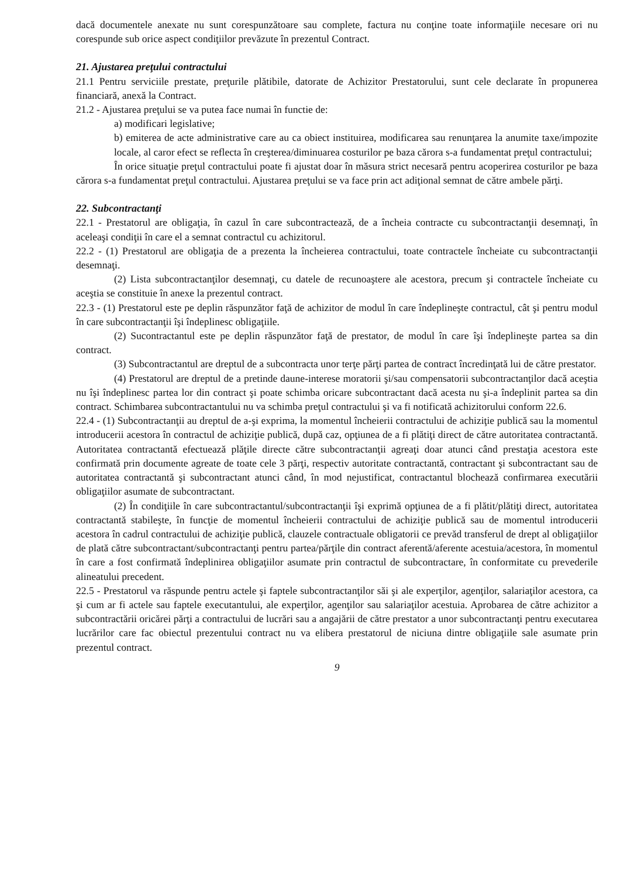dacă documentele anexate nu sunt corespunzătoare sau complete, factura nu conţine toate informaţiile necesare ori nu corespunde sub orice aspect condiţiilor prevăzute în prezentul Contract.
21. Ajustarea preţului contractului
21.1 Pentru serviciile prestate, preţurile plătibile, datorate de Achizitor Prestatorului, sunt cele declarate în propunerea financiară, anexă la Contract.
21.2 - Ajustarea preţului se va putea face numai în functie de:
a) modificari legislative;
b) emiterea de acte administrative care au ca obiect instituirea, modificarea sau renunţarea la anumite taxe/impozite locale, al caror efect se reflecta în creşterea/diminuarea costurilor pe baza cărora s-a fundamentat preţul contractului;
În orice situaţie preţul contractului poate fi ajustat doar în măsura strict necesară pentru acoperirea costurilor pe baza cărora s-a fundamentat preţul contractului. Ajustarea preţului se va face prin act adiţional semnat de către ambele părţi.
22. Subcontractanţi
22.1 - Prestatorul are obligaţia, în cazul în care subcontractează, de a încheia contracte cu subcontractanţii desemnaţi, în aceleaşi condiţii în care el a semnat contractul cu achizitorul.
22.2 - (1) Prestatorul are obligaţia de a prezenta la încheierea contractului, toate contractele încheiate cu subcontractanţii desemnaţi.
(2) Lista subcontractanţilor desemnaţi, cu datele de recunoaştere ale acestora, precum şi contractele încheiate cu aceştia se constituie în anexe la prezentul contract.
22.3 - (1) Prestatorul este pe deplin răspunzător faţă de achizitor de modul în care îndeplineşte contractul, cât şi pentru modul în care subcontractanţii îşi îndeplinesc obligaţiile.
(2) Sucontractantul este pe deplin răspunzător faţă de prestator, de modul în care îşi îndeplineşte partea sa din contract.
(3) Subcontractantul are dreptul de a subcontracta unor terţe părţi partea de contract încredinţată lui de către prestator.
(4) Prestatorul are dreptul de a pretinde daune-interese moratorii şi/sau compensatorii subcontractanţilor dacă aceştia nu îşi îndeplinesc partea lor din contract şi poate schimba oricare subcontractant dacă acesta nu şi-a îndeplinit partea sa din contract. Schimbarea subcontractantului nu va schimba preţul contractului şi va fi notificată achizitorului conform 22.6.
22.4 - (1) Subcontractanţii au dreptul de a-şi exprima, la momentul încheierii contractului de achiziţie publică sau la momentul introducerii acestora în contractul de achiziţie publică, după caz, opţiunea de a fi plătiţi direct de către autoritatea contractantă. Autoritatea contractantă efectuează plăţile directe către subcontractanţii agreaţi doar atunci când prestaţia acestora este confirmată prin documente agreate de toate cele 3 părţi, respectiv autoritate contractantă, contractant şi subcontractant sau de autoritatea contractantă şi subcontractant atunci când, în mod nejustificat, contractantul blochează confirmarea executării obligaţiilor asumate de subcontractant.
(2) În condiţiile în care subcontractantul/subcontractanţii îşi exprimă opţiunea de a fi plătit/plătiţi direct, autoritatea contractantă stabileşte, în funcţie de momentul încheierii contractului de achiziţie publică sau de momentul introducerii acestora în cadrul contractului de achiziţie publică, clauzele contractuale obligatorii ce prevăd transferul de drept al obligaţiilor de plată către subcontractant/subcontractanţi pentru partea/părţile din contract aferentă/aferente acestuia/acestora, în momentul în care a fost confirmată îndeplinirea obligaţiilor asumate prin contractul de subcontractare, în conformitate cu prevederile alineatului precedent.
22.5 - Prestatorul va răspunde pentru actele şi faptele subcontractanţilor săi şi ale experţilor, agenţilor, salariaţilor acestora, ca şi cum ar fi actele sau faptele executantului, ale experţilor, agenţilor sau salariaţilor acestuia. Aprobarea de către achizitor a subcontractării oricărei părţi a contractului de lucrări sau a angajării de către prestator a unor subcontractanţi pentru executarea lucrărilor care fac obiectul prezentului contract nu va elibera prestatorul de niciuna dintre obligaţiile sale asumate prin prezentul contract.
9